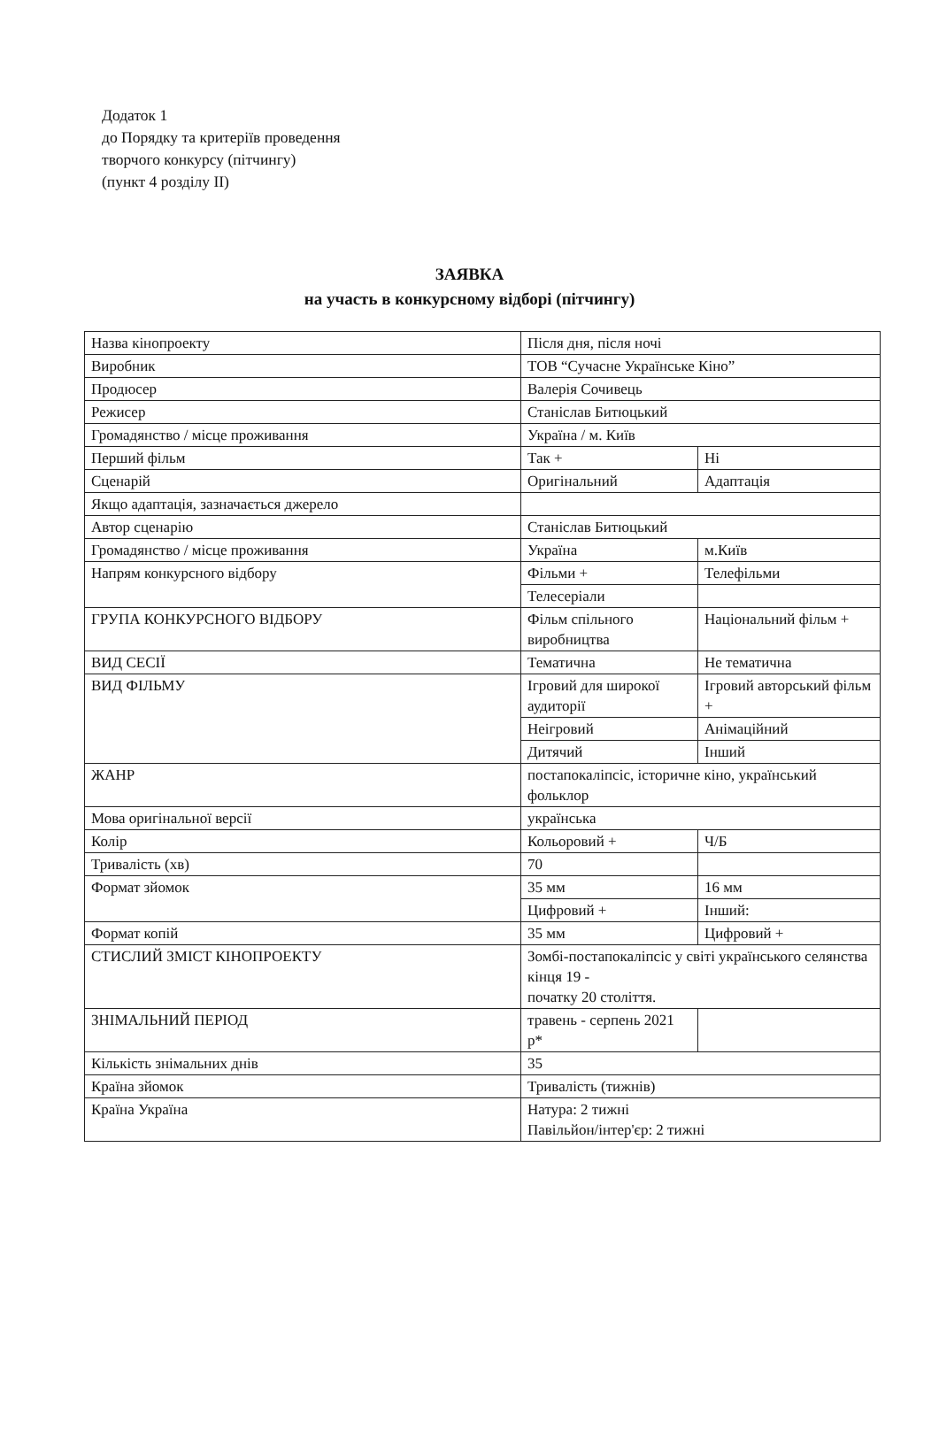Додаток 1
до Порядку та критеріїв проведення
творчого конкурсу (пітчингу)
(пункт 4 розділу II)
ЗАЯВКА
на участь в конкурсному відборі (пітчингу)
| Назва кінопроекту | Після дня, після ночі | |
| Виробник | ТОВ “Сучасне Українське Кіно” | |
| Продюсер | Валерія Сочивець | |
| Режисер | Станіслав Битюцький | |
| Громадянство / місце проживання | Україна / м. Київ | |
| Перший фільм | Так + | Ні |
| Сценарій | Оригінальний | Адаптація |
| Якщо адаптація, зазначається джерело | | |
| Автор сценарію | Станіслав Битюцький | |
| Громадянство / місце проживання | Україна | м.Київ |
| Напрям конкурсного відбору | Фільми + | Телефільми |
| | Телесеріали | |
| ГРУПА КОНКУРСНОГО ВІДБОРУ | Фільм спільного виробництва | Національний фільм + |
| ВИД СЕСІЇ | Тематична | Не тематична |
| ВИД ФІЛЬМУ | Ігровий для широкої аудиторії | Ігровий авторський фільм + |
| | Неігровий | Анімаційний |
| | Дитячий | Інший |
| ЖАНР | постапокаліпсіс, історичне кіно, український фольклор | |
| Мова оригінальної версії | українська | |
| Колір | Кольоровий + | Ч/Б |
| Тривалість (хв) | 70 | |
| Формат зйомок | 35 мм | 16 мм |
| | Цифровий + | Інший: |
| Формат копій | 35 мм | Цифровий + |
| СТИСЛИЙ ЗМІСТ КІНОПРОЕКТУ | Зомбі-постапокаліпсіс у світі українського селянства кінця 19 - початку 20 століття. | |
| ЗНІМАЛЬНИЙ ПЕРІОД | травень - серпень 2021 р* | |
| Кількість знімальних днів | 35 | |
| Країна зйомок | Тривалість (тижнів) | |
| Країна Україна | Натура: 2 тижні Павільйон/інтер'єр: 2 тижні | |